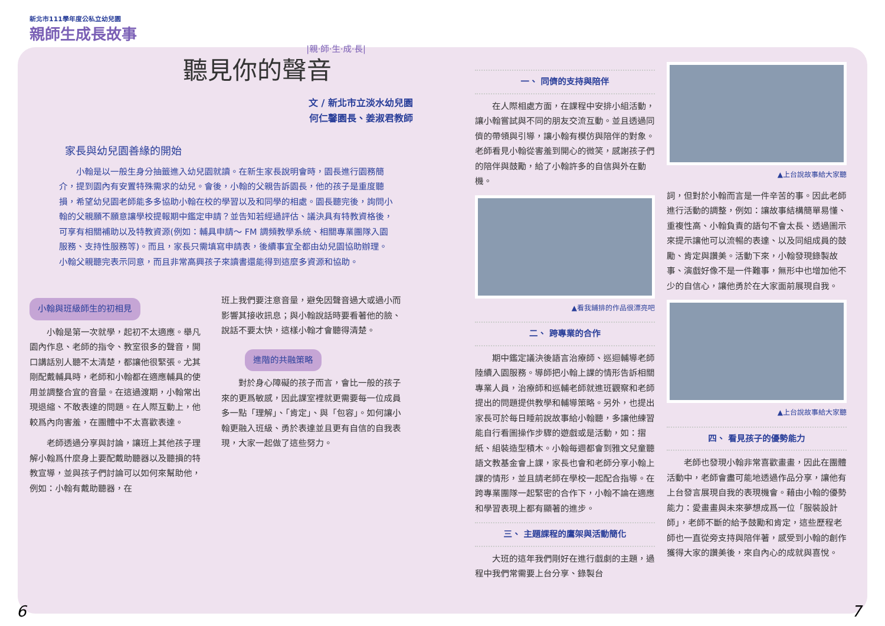新北市111學年度公私立幼兒園
親師生成長故事
|親·師·生·成·長|
聽見你的聲音
文 / 新北市立淡水幼兒園
何仁馨園長、姜淑君教師
家長與幼兒園善緣的開始
小翰是以一般生身分抽籤進入幼兒園就讀。在新生家長說明會時，園長進行園務簡介，提到園內有安置特殊需求的幼兒。會後，小翰的父親告訴園長，他的孩子是重度聽損，希望幼兒園老師能多多協助小翰在校的學習以及和同學的相處。園長聽完後，詢問小翰的父親願不願意讓學校提報期中鑑定申請？並告知若經過評估、議決具有特教資格後，可享有相關補助以及特教資源(例如：輔具申請～ FM 調頻教學系統、相關專業團隊入園服務、支持性服務等)。而且，家長只需填寫申請表，後續事宜全都由幼兒園協助辦理。小翰父親聽完表示同意，而且非常高興孩子來讀書還能得到這麼多資源和協助。
小翰與班級師生的初相見
小翰是第一次就學，起初不太適應。舉凡園內作息、老師的指令、教室很多的聲音，開口講話別人聽不太清楚，都讓他很緊張。尤其剛配戴輔具時，老師和小翰都在適應輔具的使用並調整合宜的音量。在這過渡期，小翰常出現退縮、不敢表達的問題。在人際互動上，他較爲內向害羞，在團體中不太喜歡表達。
老師透過分享與討論，讓班上其他孩子理解小翰爲什麼身上要配戴助聽器以及聽損的特教宣導，並與孩子們討論可以如何來幫助他，例如：小翰有戴助聽器，在
班上我們要注意音量，避免因聲音過大或過小而影響其接收訊息；與小翰說話時要看著他的臉、說話不要太快，這樣小翰才會聽得清楚。
進階的共融策略
對於身心障礙的孩子而言，會比一般的孩子來的更爲敏感，因此課室裡就更需要每一位成員多一點「理解」、「肯定」、與「包容」。如何讓小翰更融入班級、勇於表達並且更有自信的自我表現，大家一起做了這些努力。
一、 同儕的支持與陪伴
在人際相處方面，在課程中安排小組活動，讓小翰嘗試與不同的朋友交流互動。並且透過同儕的帶領與引導，讓小翰有模仿與陪伴的對象。老師看見小翰從害羞到開心的微笑，感謝孩子們的陪伴與鼓勵，給了小翰許多的自信與外在動機。
▲看我鋪排的作品很漂亮吧
二、 跨專業的合作
期中鑑定議決後語言治療師、巡迴輔導老師陸續入園服務。導師把小翰上課的情形告訴相關專業人員，治療師和巡輔老師就進班觀察和老師提出的問題提供教學和輔導策略。另外，也提出家長可於每日睡前說故事給小翰聽，多讓他練習能自行看圖操作步驟的遊戲或是活動，如：摺紙、組裝造型積木。小翰每週都會到雅文兒童聽語文教基金會上課，家長也會和老師分享小翰上課的情形，並且請老師在學校一起配合指導。在跨專業團隊一起緊密的合作下，小翰不論在適應和學習表現上都有顯著的進步。
三、 主題課程的鷹架與活動簡化
大班的這年我們剛好在進行戲劇的主題，過程中我們常需要上台分享、錄製台
▲上台說故事給大家聽
詞，但對於小翰而言是一件辛苦的事。因此老師進行活動的調整，例如：讓故事結構簡單易懂、重複性高、小翰負責的語句不會太長、透過圖示來提示讓他可以流暢的表達、以及同組成員的鼓勵、肯定與讚美。活動下來，小翰發現錄製故事、演戲好像不是一件難事，無形中也增加他不少的自信心，讓他勇於在大家面前展現自我。
▲上台說故事給大家聽
四、 看見孩子的優勢能力
老師也發現小翰非常喜歡畫畫，因此在團體活動中，老師會盡可能地透過作品分享，讓他有上台發言展現自我的表現機會。藉由小翰的優勢能力：愛畫畫與未來夢想成爲一位「服裝設計師」，老師不斷的給予鼓勵和肯定，這些歷程老師也一直從旁支持與陪伴著，感受到小翰的創作獲得大家的讚美後，來自內心的成就與喜悅。
6 7